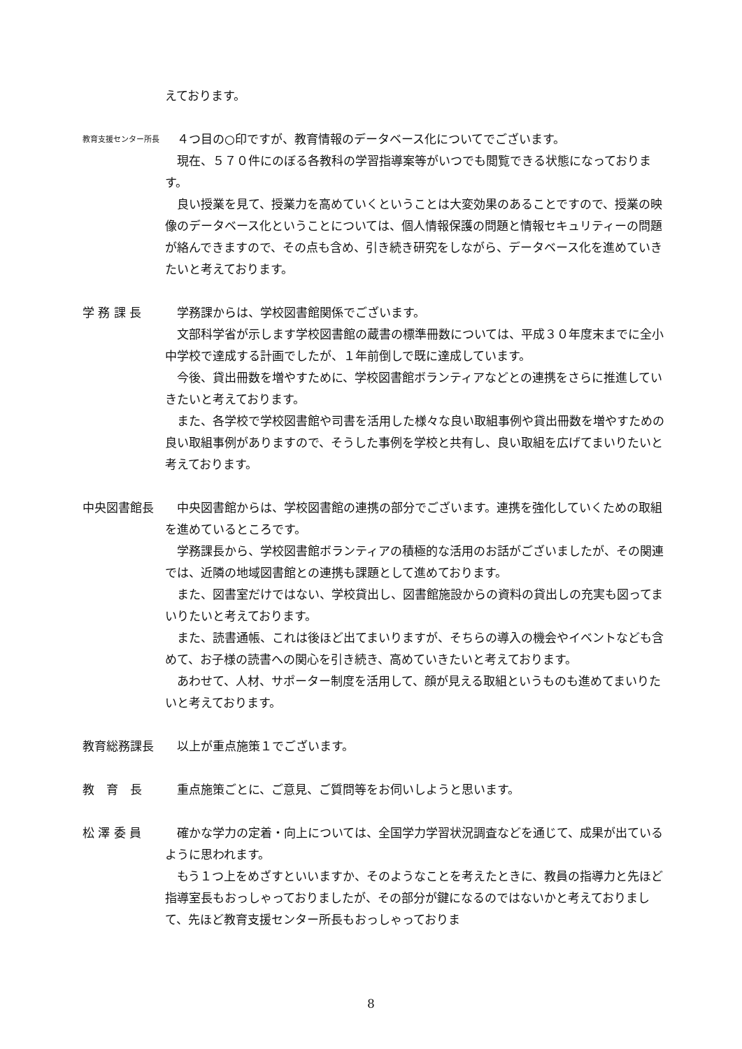えております。
教育支援センター所長
　４つ目の○印ですが、教育情報のデータベース化についてでございます。
　現在、５７０件にのぼる各教科の学習指導案等がいつでも閲覧できる状態になっております。
　良い授業を見て、授業力を高めていくということは大変効果のあることですので、授業の映像のデータベース化ということについては、個人情報保護の問題と情報セキュリティーの問題が絡んできますので、その点も含め、引き続き研究をしながら、データベース化を進めていきたいと考えております。
学 務 課 長 　学務課からは、学校図書館関係でございます。
　文部科学省が示します学校図書館の蔵書の標準冊数については、平成３０年度末までに全小中学校で達成する計画でしたが、１年前倒しで既に達成しています。
　今後、貸出冊数を増やすために、学校図書館ボランティアなどとの連携をさらに推進していきたいと考えております。
　また、各学校で学校図書館や司書を活用した様々な良い取組事例や貸出冊数を増やすための良い取組事例がありますので、そうした事例を学校と共有し、良い取組を広げてまいりたいと考えております。
中央図書館長 　中央図書館からは、学校図書館の連携の部分でございます。連携を強化していくための取組を進めているところです。
　学務課長から、学校図書館ボランティアの積極的な活用のお話がございましたが、その関連では、近隣の地域図書館との連携も課題として進めております。
　また、図書室だけではない、学校貸出し、図書館施設からの資料の貸出しの充実も図ってまいりたいと考えております。
　また、読書通帳、これは後ほど出てまいりますが、そちらの導入の機会やイベントなども含めて、お子様の読書への関心を引き続き、高めていきたいと考えております。
　あわせて、人材、サポーター制度を活用して、顔が見える取組というものも進めてまいりたいと考えております。
教育総務課長 　以上が重点施策１でございます。
教　育　長 　重点施策ごとに、ご意見、ご質問等をお伺いしようと思います。
松 澤 委 員 　確かな学力の定着・向上については、全国学力学習状況調査などを通じて、成果が出ているように思われます。
　もう１つ上をめざすといいますか、そのようなことを考えたときに、教員の指導力と先ほど指導室長もおっしゃっておりましたが、その部分が鍵になるのではないかと考えておりまして、先ほど教育支援センター所長もおっしゃっておりま
8